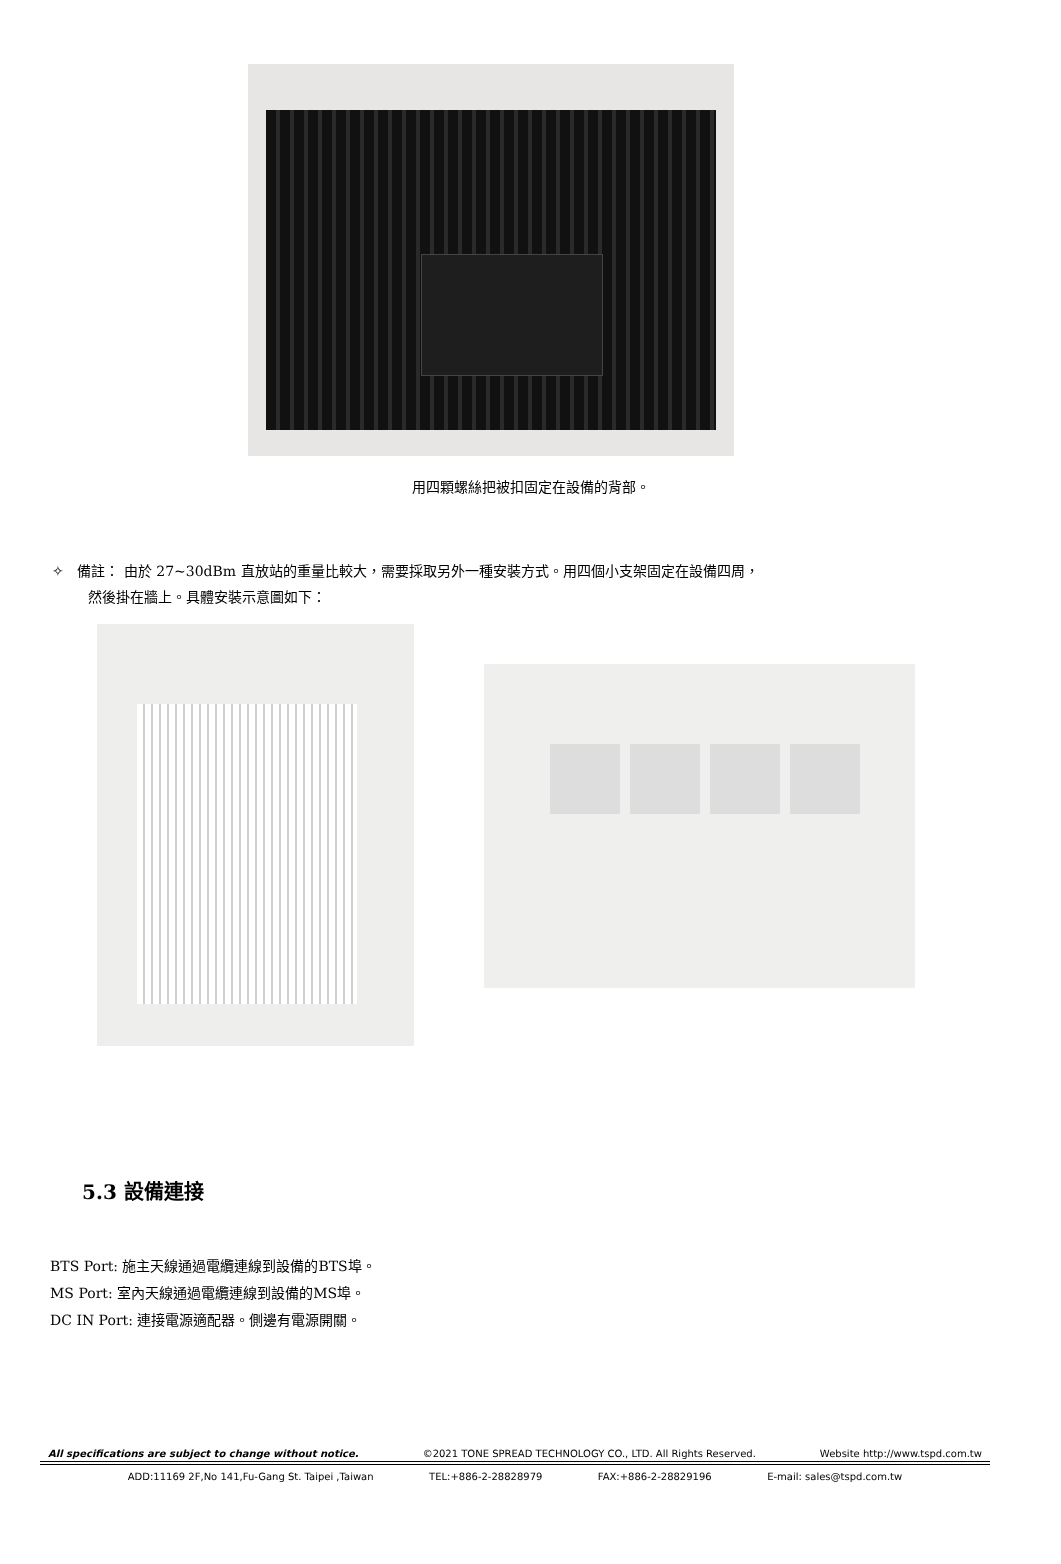用四顆螺絲把被扣固定在設備的背部。
✧ 備註： 由於 27~30dBm 直放站的重量比較大，需要採取另外一種安裝方式。用四個小支架固定在設備四周，
然後掛在牆上。具體安裝示意圖如下：
5.3 設備連接
BTS Port: 施主天線通過電纜連線到設備的BTS埠。
MS Port: 室內天線通過電纜連線到設備的MS埠。
DC IN Port: 連接電源適配器。側邊有電源開關。
All specifications are subject to change without notice. ©2021 TONE SPREAD TECHNOLOGY CO., LTD. All Rights Reserved. Website http://www.tspd.com.tw
ADD:11169 2F,No 141,Fu-Gang St. Taipei ,Taiwan TEL:+886-2-28828979 FAX:+886-2-28829196 E-mail: sales@tspd.com.tw